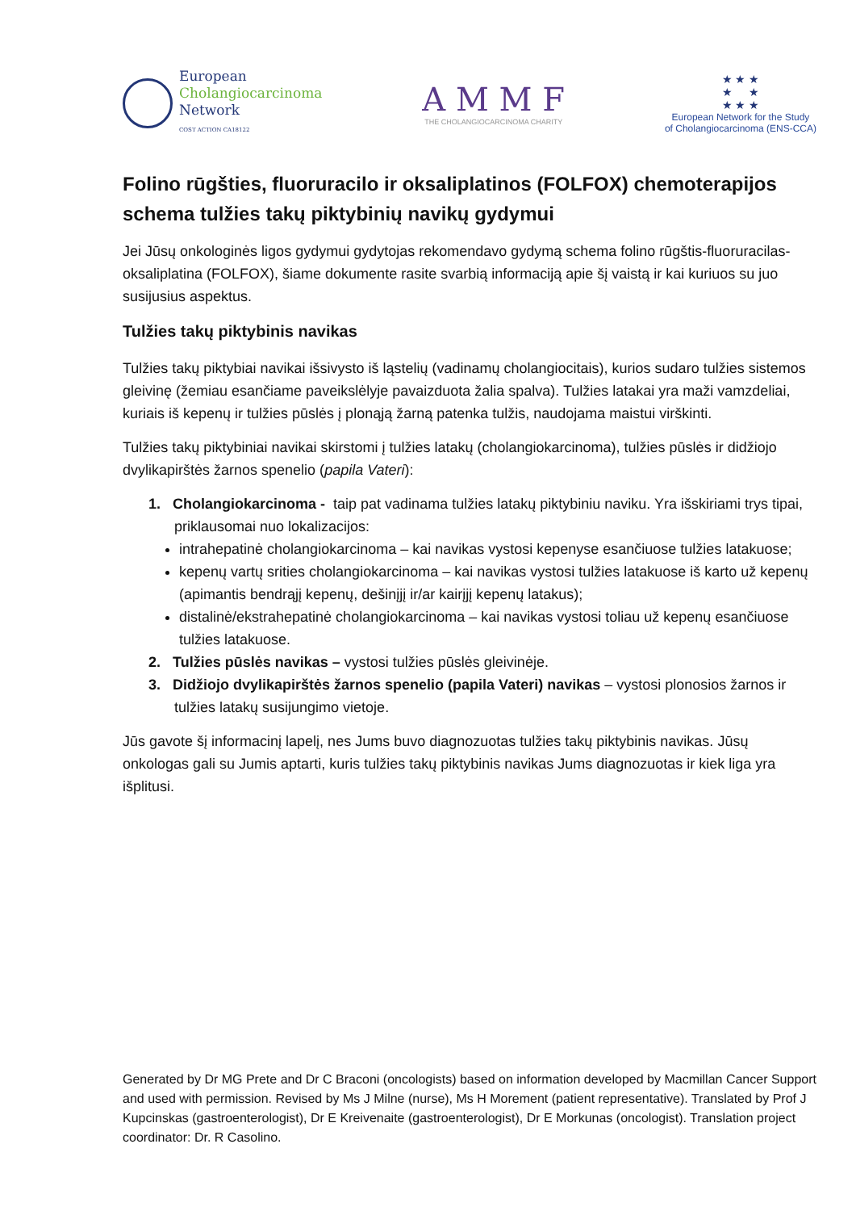European
Cholangiocarcinoma
Network
COST ACTION CA18122
A M M F
THE CHOLANGIOCARCINOMA CHARITY
★ ★ ★
★ ★
★ ★ ★
European Network for the Study
of Cholangiocarcinoma (ENS-CCA)
Folino rūgšties, fluoruracilo ir oksaliplatinos (FOLFOX) chemoterapijos schema tulžies takų piktybinių navikų gydymui
Jei Jūsų onkologinės ligos gydymui gydytojas rekomendavo gydymą schema folino rūgštis-fluoruracilas-oksaliplatina (FOLFOX), šiame dokumente rasite svarbią informaciją apie šį vaistą ir kai kuriuos su juo susijusius aspektus.
Tulžies takų piktybinis navikas
Tulžies takų piktybiai navikai išsivysto iš ląstelių (vadinamų cholangiocitais), kurios sudaro tulžies sistemos gleivinę (žemiau esančiame paveikslėlyje pavaizduota žalia spalva). Tulžies latakai yra maži vamzdeliai, kuriais iš kepenų ir tulžies pūslės į plonąją žarną patenka tulžis, naudojama maistui virškinti.
Tulžies takų piktybiniai navikai skirstomi į tulžies latakų (cholangiokarcinoma), tulžies pūslės ir didžiojo dvylikapirštės žarnos spenelio (papila Vateri):
1. Cholangiokarcinoma - taip pat vadinama tulžies latakų piktybiniu naviku. Yra išskiriami trys tipai, priklausomai nuo lokalizacijos:
intrahepatinė cholangiokarcinoma – kai navikas vystosi kepenyse esančiuose tulžies latakuose;
kepenų vartų srities cholangiokarcinoma – kai navikas vystosi tulžies latakuose iš karto už kepenų (apimantis bendrąjį kepenų, dešinįjį ir/ar kairįjį kepenų latakus);
distalinė/ekstrahepatinė cholangiokarcinoma – kai navikas vystosi toliau už kepenų esančiuose tulžies latakuose.
2. Tulžies pūslės navikas – vystosi tulžies pūslės gleivinėje.
3. Didžiojo dvylikapirštės žarnos spenelio (papila Vateri) navikas – vystosi plonosios žarnos ir tulžies latakų susijungimo vietoje.
Jūs gavote šį informacinį lapelį, nes Jums buvo diagnozuotas tulžies takų piktybinis navikas. Jūsų onkologas gali su Jumis aptarti, kuris tulžies takų piktybinis navikas Jums diagnozuotas ir kiek liga yra išplitusi.
Generated by Dr MG Prete and Dr C Braconi (oncologists) based on information developed by Macmillan Cancer Support and used with permission. Revised by Ms J Milne (nurse), Ms H Morement (patient representative). Translated by Prof J Kupcinskas (gastroenterologist), Dr E Kreivenaite (gastroenterologist), Dr E Morkunas (oncologist). Translation project coordinator: Dr. R Casolino.